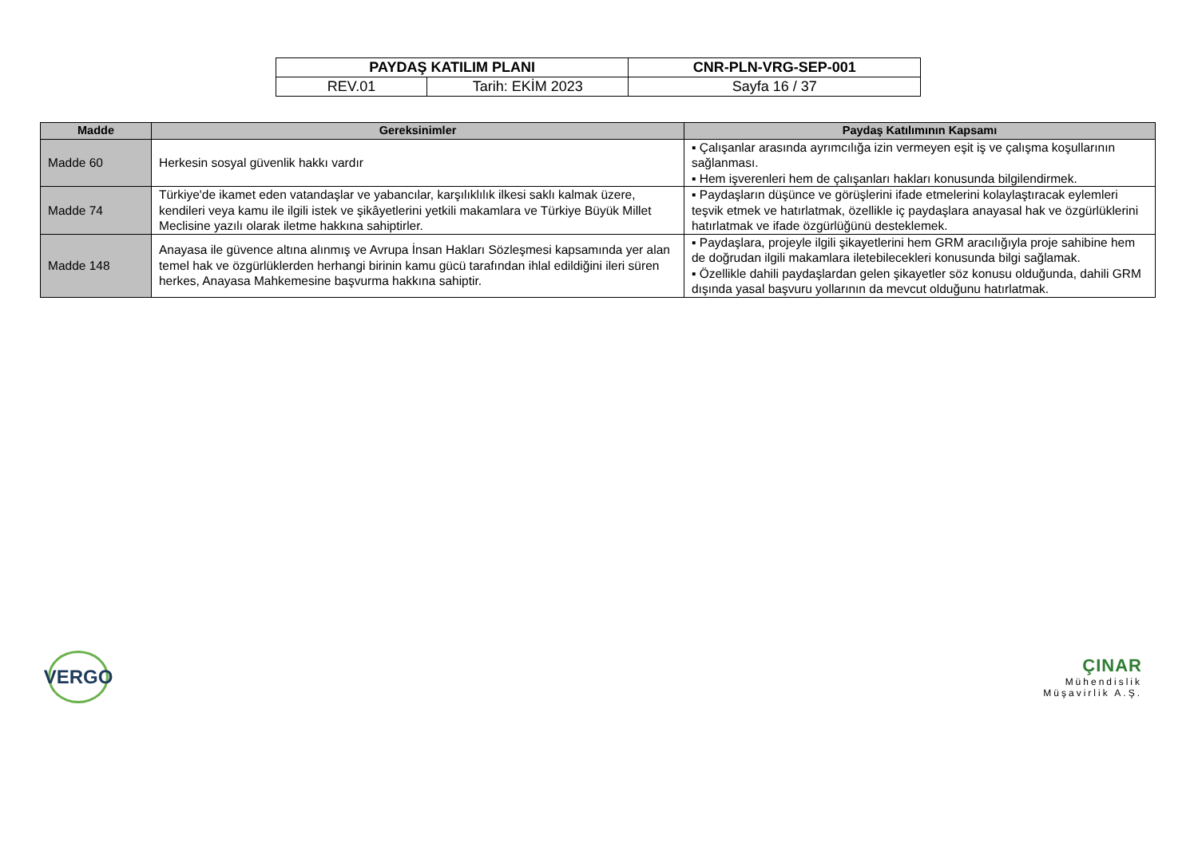| PAYDAŞ KATILIM PLANI | | CNR-PLN-VRG-SEP-001 |
| REV.01 | Tarih: EKİM 2023 | Sayfa 16 / 37 |
| Madde | Gereksinimler | Paydaş Katılımının Kapsamı |
| --- | --- | --- |
| Madde 60 | Herkesin sosyal güvenlik hakkı vardır | ▪ Çalışanlar arasında ayrımcılığa izin vermeyen eşit iş ve çalışma koşullarının sağlanması. ▪ Hem işverenleri hem de çalışanları hakları konusunda bilgilendirmek. |
| Madde 74 | Türkiye'de ikamet eden vatandaşlar ve yabancılar, karşılıklılık ilkesi saklı kalmak üzere, kendileri veya kamu ile ilgili istek ve şikâyetlerini yetkili makamlara ve Türkiye Büyük Millet Meclisine yazılı olarak iletme hakkına sahiptirler. | ▪ Paydaşların düşünce ve görüşlerini ifade etmelerini kolaylaştıracak eylemleri teşvik etmek ve hatırlatmak, özellikle iç paydaşlara anayasal hak ve özgürlüklerini hatırlatmak ve ifade özgürlüğünü desteklemek. |
| Madde 148 | Anayasa ile güvence altına alınmış ve Avrupa İnsan Hakları Sözleşmesi kapsamında yer alan temel hak ve özgürlüklerden herhangi birinin kamu gücü tarafından ihlal edildiğini ileri süren herkes, Anayasa Mahkemesine başvurma hakkına sahiptir. | ▪ Paydaşlara, projeyle ilgili şikayetlerini hem GRM aracılığıyla proje sahibine hem de doğrudan ilgili makamlara iletebilecekleri konusunda bilgi sağlamak. ▪ Özellikle dahili paydaşlardan gelen şikayetler söz konusu olduğunda, dahili GRM dışında yasal başvuru yollarının da mevcut olduğunu hatırlatmak. |
VERGO
ÇINAR
Mühendislik
Müşavirlik A.Ş.